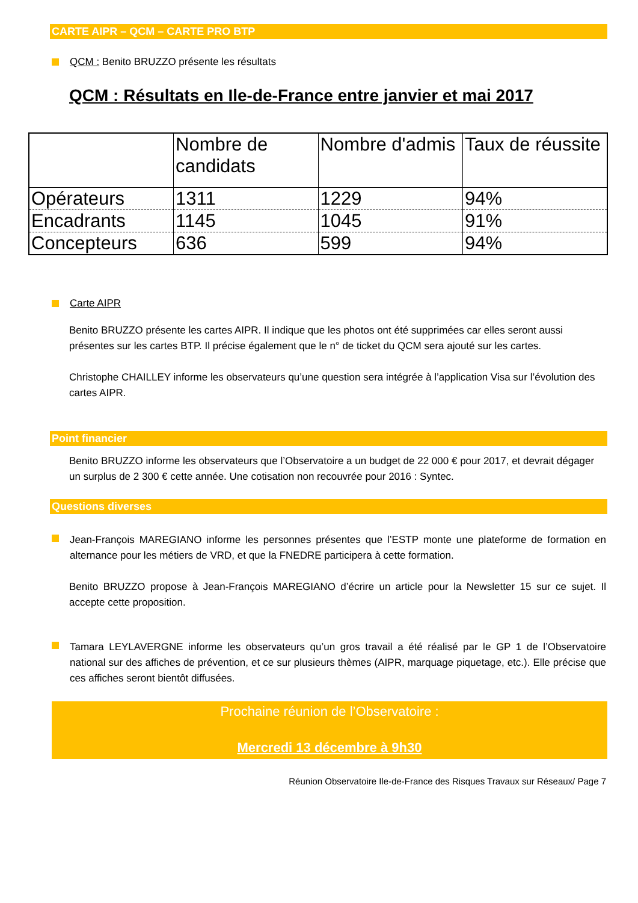CARTE AIPR – QCM – CARTE PRO BTP
QCM : Benito BRUZZO présente les résultats
QCM : Résultats en Ile-de-France entre janvier et mai 2017
| | Nombre de candidats | Nombre d'admis | Taux de réussite |
| Opérateurs | 1311 | 1229 | 94% |
| Encadrants | 1145 | 1045 | 91% |
| Concepteurs | 636 | 599 | 94% |
Carte AIPR
Benito BRUZZO présente les cartes AIPR. Il indique que les photos ont été supprimées car elles seront aussi présentes sur les cartes BTP. Il précise également que le n° de ticket du QCM sera ajouté sur les cartes.
Christophe CHAILLEY informe les observateurs qu’une question sera intégrée à l’application Visa sur l’évolution des cartes AIPR.
Point financier
Benito BRUZZO informe les observateurs que l’Observatoire a un budget de 22 000 € pour 2017, et devrait dégager un surplus de 2 300 € cette année. Une cotisation non recouvrée pour 2016 : Syntec.
Questions diverses
Jean-François MAREGIANO informe les personnes présentes que l’ESTP monte une plateforme de formation en alternance pour les métiers de VRD, et que la FNEDRE participera à cette formation.
Benito BRUZZO propose à Jean-François MAREGIANO d’écrire un article pour la Newsletter 15 sur ce sujet. Il accepte cette proposition.
Tamara LEYLAVERGNE informe les observateurs qu’un gros travail a été réalisé par le GP 1 de l’Observatoire national sur des affiches de prévention, et ce sur plusieurs thèmes (AIPR, marquage piquetage, etc.). Elle précise que ces affiches seront bientôt diffusées.
Prochaine réunion de l’Observatoire :
Mercredi 13 décembre à 9h30
Réunion Observatoire Ile-de-France des Risques Travaux sur Réseaux/ Page 7